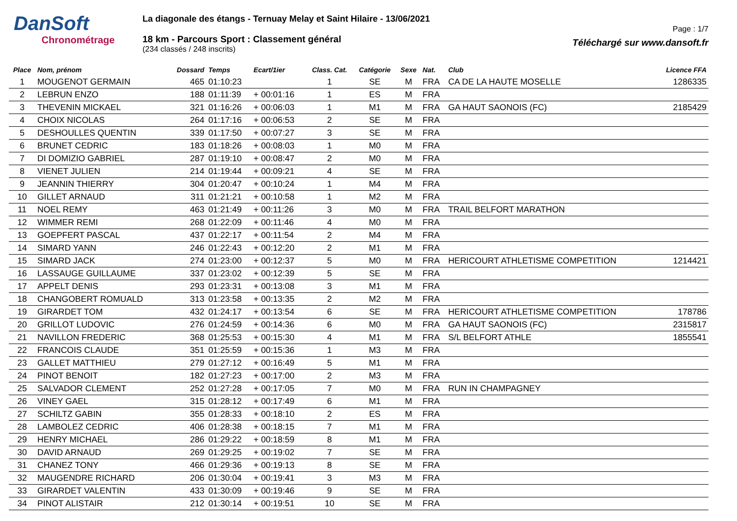DanSoft
Chronométrage
La diagonale des étangs - Ternuay Melay et Saint Hilaire - 13/06/2021
18 km - Parcours Sport : Classement général
(234 classés / 248 inscrits)
Page : 1/7
Téléchargé sur www.dansoft.fr
| Place | Nom, prénom | Dossard | Temps | Ecart/1ier | Class. Cat. | Catégorie | Sexe | Nat. | Club | Licence FFA |
| --- | --- | --- | --- | --- | --- | --- | --- | --- | --- | --- |
| 1 | MOUGENOT GERMAIN | 465 | 01:10:23 | | 1 | SE | M | FRA | CA DE LA HAUTE MOSELLE | 1286335 |
| 2 | LEBRUN ENZO | 188 | 01:11:39 | + 00:01:16 | 1 | ES | M | FRA | | |
| 3 | THEVENIN MICKAEL | 321 | 01:16:26 | + 00:06:03 | 1 | M1 | M | FRA | GA HAUT SAONOIS (FC) | 2185429 |
| 4 | CHOIX NICOLAS | 264 | 01:17:16 | + 00:06:53 | 2 | SE | M | FRA | | |
| 5 | DESHOULLES QUENTIN | 339 | 01:17:50 | + 00:07:27 | 3 | SE | M | FRA | | |
| 6 | BRUNET CEDRIC | 183 | 01:18:26 | + 00:08:03 | 1 | M0 | M | FRA | | |
| 7 | DI DOMIZIO GABRIEL | 287 | 01:19:10 | + 00:08:47 | 2 | M0 | M | FRA | | |
| 8 | VIENET JULIEN | 214 | 01:19:44 | + 00:09:21 | 4 | SE | M | FRA | | |
| 9 | JEANNIN THIERRY | 304 | 01:20:47 | + 00:10:24 | 1 | M4 | M | FRA | | |
| 10 | GILLET ARNAUD | 311 | 01:21:21 | + 00:10:58 | 1 | M2 | M | FRA | | |
| 11 | NOEL REMY | 463 | 01:21:49 | + 00:11:26 | 3 | M0 | M | FRA | TRAIL BELFORT MARATHON | |
| 12 | WIMMER REMI | 268 | 01:22:09 | + 00:11:46 | 4 | M0 | M | FRA | | |
| 13 | GOEPFERT PASCAL | 437 | 01:22:17 | + 00:11:54 | 2 | M4 | M | FRA | | |
| 14 | SIMARD YANN | 246 | 01:22:43 | + 00:12:20 | 2 | M1 | M | FRA | | |
| 15 | SIMARD JACK | 274 | 01:23:00 | + 00:12:37 | 5 | M0 | M | FRA | HERICOURT ATHLETISME COMPETITION | 1214421 |
| 16 | LASSAUGE GUILLAUME | 337 | 01:23:02 | + 00:12:39 | 5 | SE | M | FRA | | |
| 17 | APPELT DENIS | 293 | 01:23:31 | + 00:13:08 | 3 | M1 | M | FRA | | |
| 18 | CHANGOBERT ROMUALD | 313 | 01:23:58 | + 00:13:35 | 2 | M2 | M | FRA | | |
| 19 | GIRARDET TOM | 432 | 01:24:17 | + 00:13:54 | 6 | SE | M | FRA | HERICOURT ATHLETISME COMPETITION | 178786 |
| 20 | GRILLOT LUDOVIC | 276 | 01:24:59 | + 00:14:36 | 6 | M0 | M | FRA | GA HAUT SAONOIS (FC) | 2315817 |
| 21 | NAVILLON FREDERIC | 368 | 01:25:53 | + 00:15:30 | 4 | M1 | M | FRA | S/L BELFORT ATHLE | 1855541 |
| 22 | FRANCOIS CLAUDE | 351 | 01:25:59 | + 00:15:36 | 1 | M3 | M | FRA | | |
| 23 | GALLET MATTHIEU | 279 | 01:27:12 | + 00:16:49 | 5 | M1 | M | FRA | | |
| 24 | PINOT BENOIT | 182 | 01:27:23 | + 00:17:00 | 2 | M3 | M | FRA | | |
| 25 | SALVADOR CLEMENT | 252 | 01:27:28 | + 00:17:05 | 7 | M0 | M | FRA | RUN IN CHAMPAGNEY | |
| 26 | VINEY GAEL | 315 | 01:28:12 | + 00:17:49 | 6 | M1 | M | FRA | | |
| 27 | SCHILTZ GABIN | 355 | 01:28:33 | + 00:18:10 | 2 | ES | M | FRA | | |
| 28 | LAMBOLEZ CEDRIC | 406 | 01:28:38 | + 00:18:15 | 7 | M1 | M | FRA | | |
| 29 | HENRY MICHAEL | 286 | 01:29:22 | + 00:18:59 | 8 | M1 | M | FRA | | |
| 30 | DAVID ARNAUD | 269 | 01:29:25 | + 00:19:02 | 7 | SE | M | FRA | | |
| 31 | CHANEZ TONY | 466 | 01:29:36 | + 00:19:13 | 8 | SE | M | FRA | | |
| 32 | MAUGENDRE RICHARD | 206 | 01:30:04 | + 00:19:41 | 3 | M3 | M | FRA | | |
| 33 | GIRARDET VALENTIN | 433 | 01:30:09 | + 00:19:46 | 9 | SE | M | FRA | | |
| 34 | PINOT ALISTAIR | 212 | 01:30:14 | + 00:19:51 | 10 | SE | M | FRA | | |